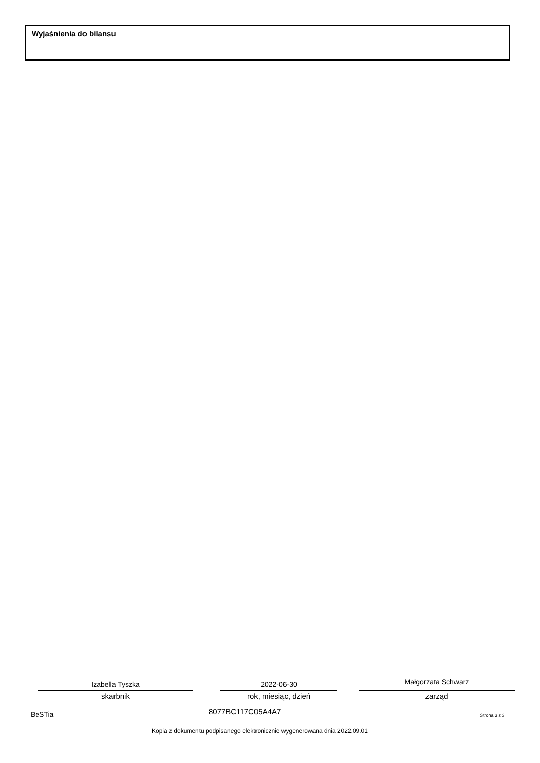Wyjaśnienia do bilansu
Izabella Tyszka
skarbnik
2022-06-30
rok, miesiąc, dzień
Małgorzata Schwarz
zarząd
BeSTia 8077BC117C05A4A7 Strona 3 z 3
Kopia z dokumentu podpisanego elektronicznie wygenerowana dnia 2022.09.01